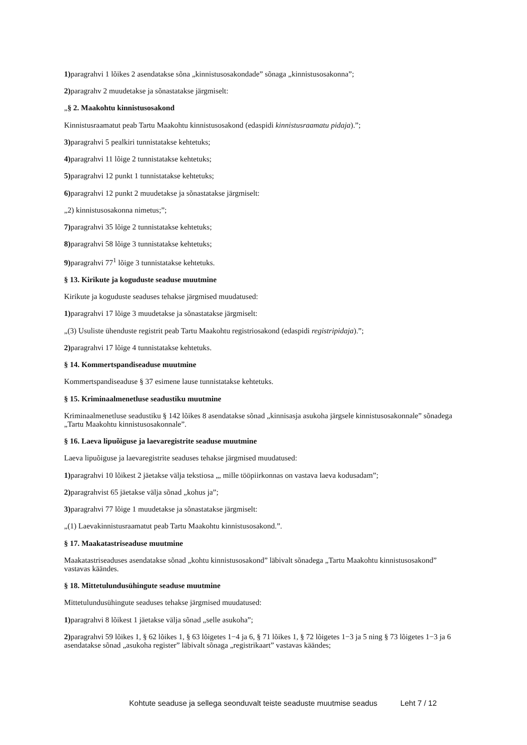1) paragrahvi 1 lõikes 2 asendatakse sõna „kinnistusosakondade” sõnaga „kinnistusosakonna”;
2) paragrahv 2 muudetakse ja sõnastatakse järgmiselt:
„§ 2. Maakohtu kinnistusosakond
Kinnistusraamatut peab Tartu Maakohtu kinnistusosakond (edaspidi kinnistusraamatu pidaja).”;
3) paragrahvi 5 pealkiri tunnistatakse kehtetuks;
4) paragrahvi 11 lõige 2 tunnistatakse kehtetuks;
5) paragrahvi 12 punkt 1 tunnistatakse kehtetuks;
6) paragrahvi 12 punkt 2 muudetakse ja sõnastatakse järgmiselt:
„2) kinnistusosakonna nimetus;”;
7) paragrahvi 35 lõige 2 tunnistatakse kehtetuks;
8) paragrahvi 58 lõige 3 tunnistatakse kehtetuks;
9) paragrahvi 77<sup>1</sup> lõige 3 tunnistatakse kehtetuks.
§ 13. Kirikute ja koguduste seaduse muutmine
Kirikute ja koguduste seaduses tehakse järgmised muudatused:
1) paragrahvi 17 lõige 3 muudetakse ja sõnastatakse järgmiselt:
„(3) Usuliste ühenduste registrit peab Tartu Maakohtu registriosakond (edaspidi registripidaja).”;
2) paragrahvi 17 lõige 4 tunnistatakse kehtetuks.
§ 14. Kommertspandiseaduse muutmine
Kommertspandiseaduse § 37 esimene lause tunnistatakse kehtetuks.
§ 15. Kriminaalmenetluse seadustiku muutmine
Kriminaalmenetluse seadustiku § 142 lõikes 8 asendatakse sõnad „kinnisasja asukoha järgsele kinnistusosakonnale” sõnadega „Tartu Maakohtu kinnistusosakonnale”.
§ 16. Laeva lipuõiguse ja laevaregistrite seaduse muutmine
Laeva lipuõiguse ja laevaregistrite seaduses tehakse järgmised muudatused:
1) paragrahvi 10 lõikest 2 jäetakse välja tekstiosa „, mille tööpiirkonnas on vastava laeva kodusadam”;
2) paragrahvist 65 jäetakse välja sõnad „kohus ja”;
3) paragrahvi 77 lõige 1 muudetakse ja sõnastatakse järgmiselt:
„(1) Laevakinnistusraamatut peab Tartu Maakohtu kinnistusosakond.”.
§ 17. Maakatastriseaduse muutmine
Maakatastriseaduses asendatakse sõnad „kohtu kinnistusosakond” läbivalt sõnadega „Tartu Maakohtu kinnistusosakond” vastavas käändes.
§ 18. Mittetulundusühingute seaduse muutmine
Mittetulundusühingute seaduses tehakse järgmised muudatused:
1) paragrahvi 8 lõikest 1 jäetakse välja sõnad „selle asukoha”;
2) paragrahvi 59 lõikes 1, § 62 lõikes 1, § 63 lõigetes 1−4 ja 6, § 71 lõikes 1, § 72 lõigetes 1−3 ja 5 ning § 73 lõigetes 1−3 ja 6 asendatakse sõnad „asukoha register” läbivalt sõnaga „registrikaart” vastavas käändes;
Kohtute seaduse ja sellega seonduvalt teiste seaduste muutmise seadus Leht 7 / 12